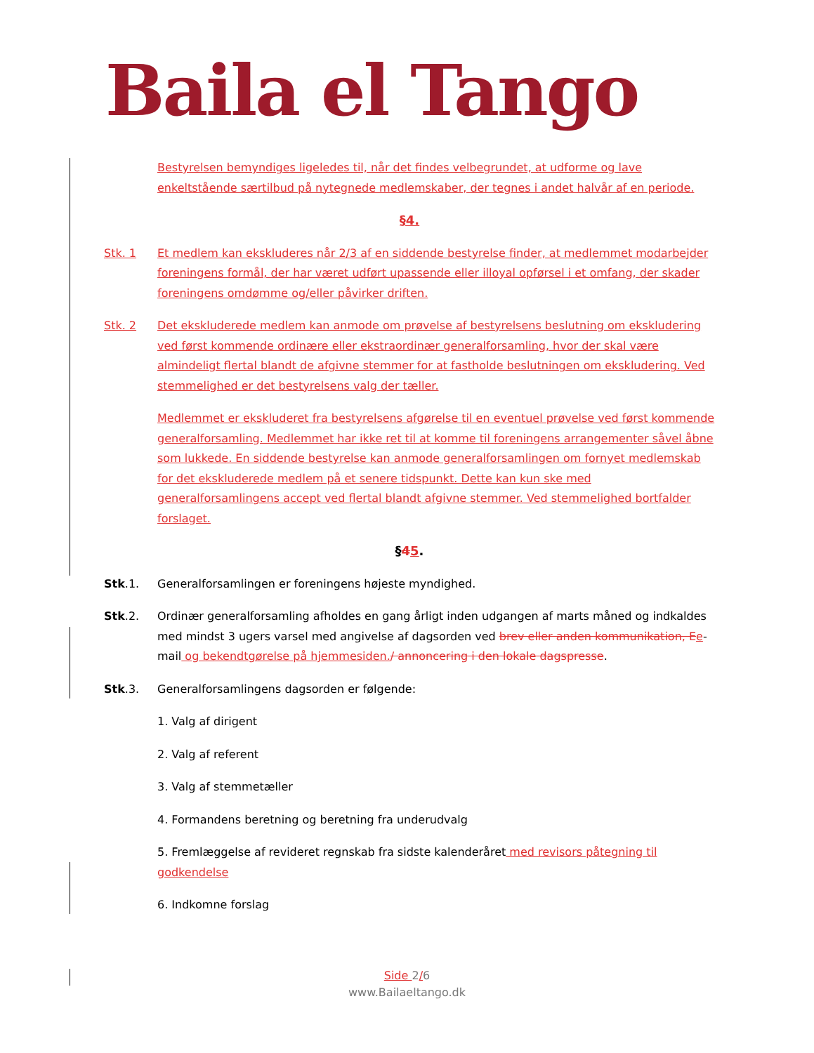Baila el Tango
Bestyrelsen bemyndiges ligeledes til, når det findes velbegrundet, at udforme og lave enkeltstående særtilbud på nytegnede medlemskaber, der tegnes i andet halvår af en periode.
§4.
Stk. 1 Et medlem kan ekskluderes når 2/3 af en siddende bestyrelse finder, at medlemmet modarbejder foreningens formål, der har været udført upassende eller illoyal opførsel i et omfang, der skader foreningens omdømme og/eller påvirker driften.
Stk. 2 Det ekskluderede medlem kan anmode om prøvelse af bestyrelsens beslutning om ekskludering ved først kommende ordinære eller ekstraordinær generalforsamling, hvor der skal være almindeligt flertal blandt de afgivne stemmer for at fastholde beslutningen om ekskludering. Ved stemmelighed er det bestyrelsens valg der tæller.
Medlemmet er ekskluderet fra bestyrelsens afgørelse til en eventuel prøvelse ved først kommende generalforsamling. Medlemmet har ikke ret til at komme til foreningens arrangementer såvel åbne som lukkede. En siddende bestyrelse kan anmode generalforsamlingen om fornyet medlemskab for det ekskluderede medlem på et senere tidspunkt. Dette kan kun ske med generalforsamlingens accept ved flertal blandt afgivne stemmer. Ved stemmelighed bortfalder forslaget.
§45.
Stk.1. Generalforsamlingen er foreningens højeste myndighed.
Stk.2. Ordinær generalforsamling afholdes en gang årligt inden udgangen af marts måned og indkaldes med mindst 3 ugers varsel med angivelse af dagsorden ved brev eller anden kommunikation, E e-mail og bekendtgørelse på hjemmesiden./ annoncering i den lokale dagspresse.
Stk.3. Generalforsamlingens dagsorden er følgende:
1. Valg af dirigent
2. Valg af referent
3. Valg af stemmetæller
4. Formandens beretning og beretning fra underudvalg
5. Fremlæggelse af revideret regnskab fra sidste kalenderåret med revisors påtegning til godkendelse
6. Indkomne forslag
Side 2/6
www.Bailaeltango.dk